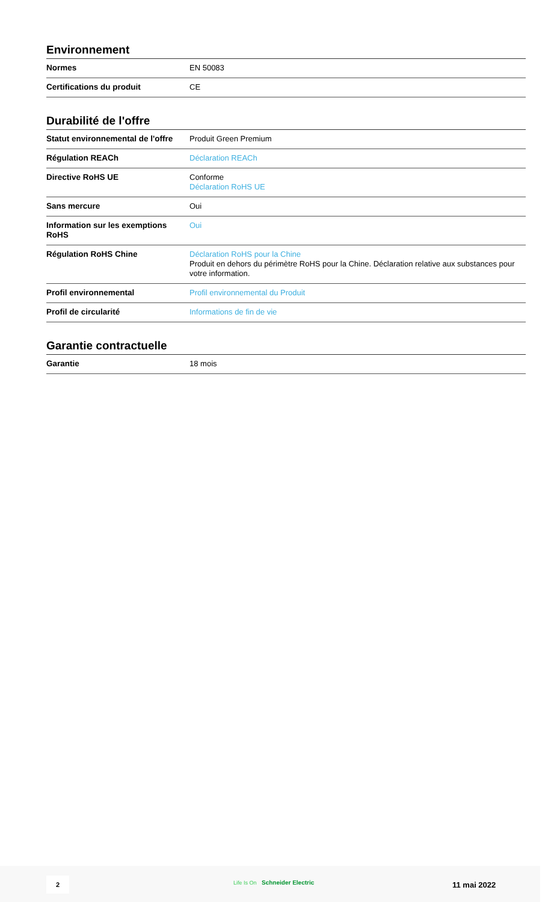Environnement
| Normes | EN 50083 |
| Certifications du produit | CE |
Durabilité de l'offre
| Statut environnemental de l'offre | Produit Green Premium |
| Régulation REACh | Déclaration REACh |
| Directive RoHS UE | Conforme Déclaration RoHS UE |
| Sans mercure | Oui |
| Information sur les exemptions RoHS | Oui |
| Régulation RoHS Chine | Déclaration RoHS pour la Chine Produit en dehors du périmètre RoHS pour la Chine. Déclaration relative aux substances pour votre information. |
| Profil environnemental | Profil environnemental du Produit |
| Profil de circularité | Informations de fin de vie |
Garantie contractuelle
| Garantie | 18 mois |
2 Life Is On Schneider Electric 11 mai 2022